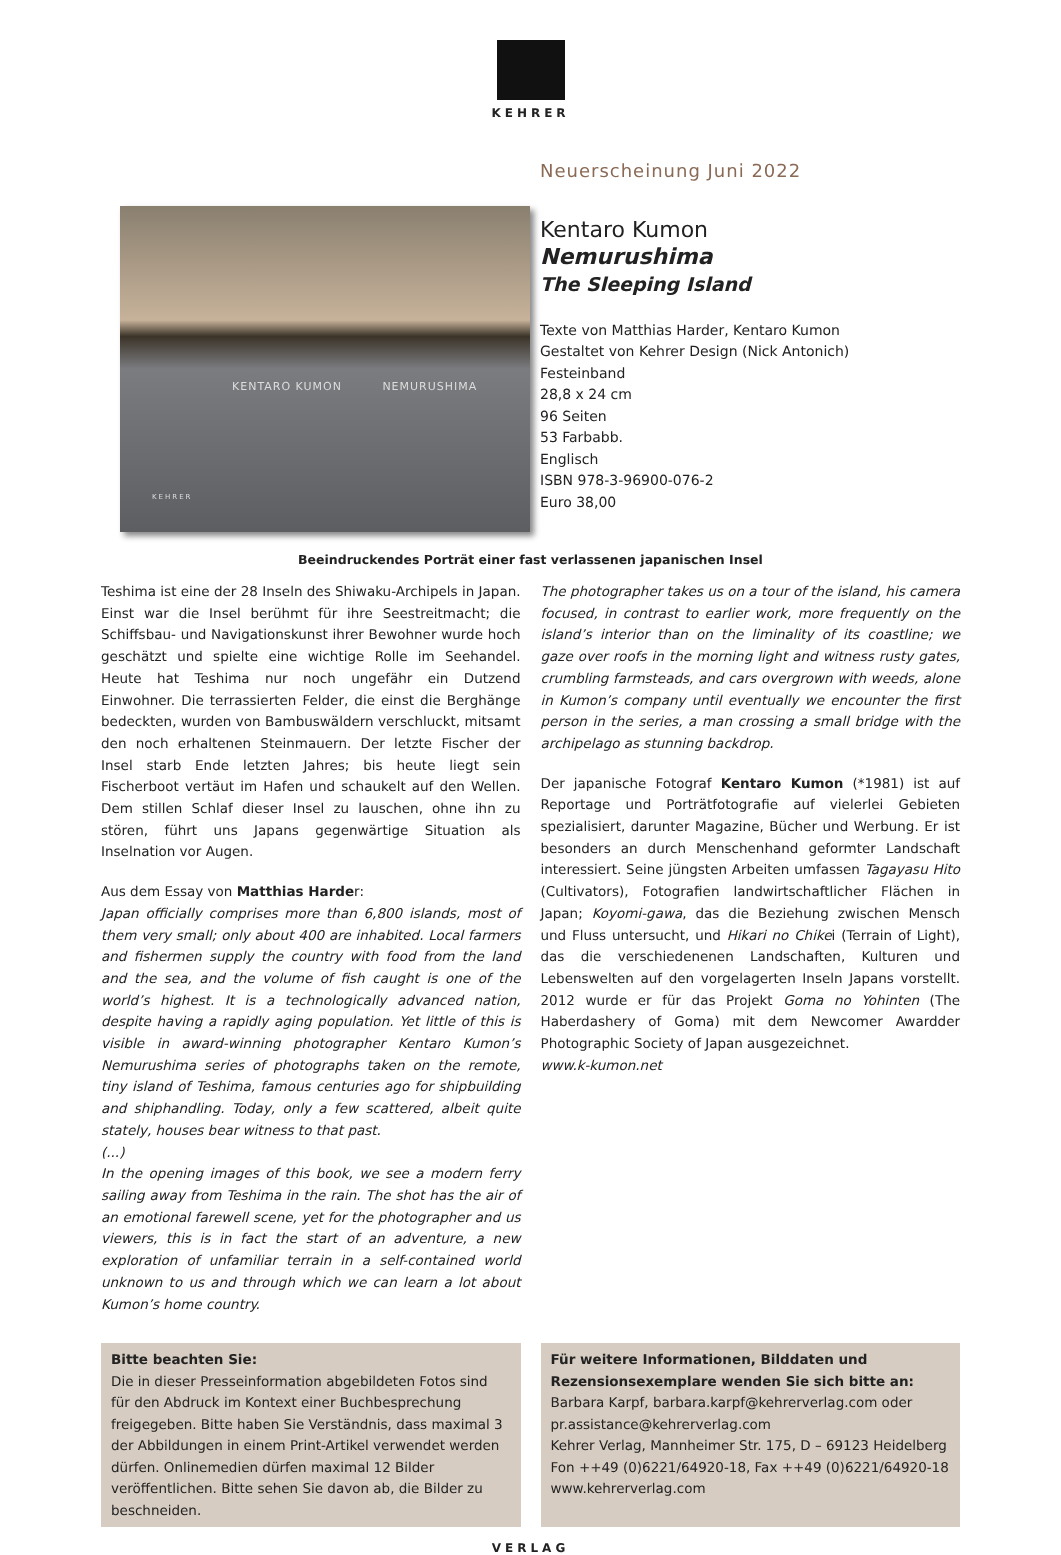KEHRER
KENTARO KUMON NEMURUSHIMA
KEHRER
Neuerscheinung Juni 2022
Kentaro Kumon
Nemurushima
The Sleeping Island
Texte von Matthias Harder, Kentaro Kumon
Gestaltet von Kehrer Design (Nick Antonich)
Festeinband
28,8 x 24 cm
96 Seiten
53 Farbabb.
Englisch
ISBN 978-3-96900-076-2
Euro 38,00
Beeindruckendes Porträt einer fast verlassenen japanischen Insel
Teshima ist eine der 28 Inseln des Shiwaku-Archipels in Japan. Einst war die Insel berühmt für ihre Seestreitmacht; die Schiffsbau- und Navigationskunst ihrer Bewohner wurde hoch geschätzt und spielte eine wichtige Rolle im Seehandel. Heute hat Teshima nur noch ungefähr ein Dutzend Einwohner. Die terrassierten Felder, die einst die Berghänge bedeckten, wurden von Bambuswäldern verschluckt, mitsamt den noch erhaltenen Steinmauern. Der letzte Fischer der Insel starb Ende letzten Jahres; bis heute liegt sein Fischerboot vertäut im Hafen und schaukelt auf den Wellen. Dem stillen Schlaf dieser Insel zu lauschen, ohne ihn zu stören, führt uns Japans gegenwärtige Situation als Inselnation vor Augen.
Aus dem Essay von Matthias Harder:
Japan officially comprises more than 6,800 islands, most of them very small; only about 400 are inhabited. Local farmers and fishermen supply the country with food from the land and the sea, and the volume of fish caught is one of the world’s highest. It is a technologically advanced nation, despite having a rapidly aging population. Yet little of this is visible in award-winning photographer Kentaro Kumon’s Nemurushima series of photographs taken on the remote, tiny island of Teshima, famous centuries ago for shipbuilding and shiphandling. Today, only a few scattered, albeit quite stately, houses bear witness to that past.
(...)
In the opening images of this book, we see a modern ferry sailing away from Teshima in the rain. The shot has the air of an emotional farewell scene, yet for the photographer and us viewers, this is in fact the start of an adventure, a new exploration of unfamiliar terrain in a self-contained world unknown to us and through which we can learn a lot about Kumon’s home country.
The photographer takes us on a tour of the island, his camera focused, in contrast to earlier work, more frequently on the island’s interior than on the liminality of its coastline; we gaze over roofs in the morning light and witness rusty gates, crumbling farmsteads, and cars overgrown with weeds, alone in Kumon’s company until eventually we encounter the first person in the series, a man crossing a small bridge with the archipelago as stunning backdrop.
Der japanische Fotograf Kentaro Kumon (*1981) ist auf Reportage und Porträtfotografie auf vielerlei Gebieten spezialisiert, darunter Magazine, Bücher und Werbung. Er ist besonders an durch Menschenhand geformter Landschaft interessiert. Seine jüngsten Arbeiten umfassen Tagayasu Hito (Cultivators), Fotografien landwirtschaftlicher Flächen in Japan; Koyomi-gawa, das die Beziehung zwischen Mensch und Fluss untersucht, und Hikari no Chikei (Terrain of Light), das die verschiedenenen Landschaften, Kulturen und Lebenswelten auf den vorgelagerten Inseln Japans vorstellt. 2012 wurde er für das Projekt Goma no Yohinten (The Haberdashery of Goma) mit dem Newcomer Awardder Photographic Society of Japan ausgezeichnet.
www.k-kumon.net
Bitte beachten Sie:
Die in dieser Presseinformation abgebildeten Fotos sind für den Abdruck im Kontext einer Buchbesprechung freigegeben. Bitte haben Sie Verständnis, dass maximal 3 der Abbildungen in einem Print-Artikel verwendet werden dürfen. Onlinemedien dürfen maximal 12 Bilder veröffentlichen. Bitte sehen Sie davon ab, die Bilder zu beschneiden.
Für weitere Informationen, Bilddaten und Rezensionsexemplare wenden Sie sich bitte an:
Barbara Karpf, barbara.karpf@kehrerverlag.com oder pr.assistance@kehrerverlag.com
Kehrer Verlag, Mannheimer Str. 175, D – 69123 Heidelberg
Fon ++49 (0)6221/64920-18, Fax ++49 (0)6221/64920-18
www.kehrerverlag.com
VERLAG